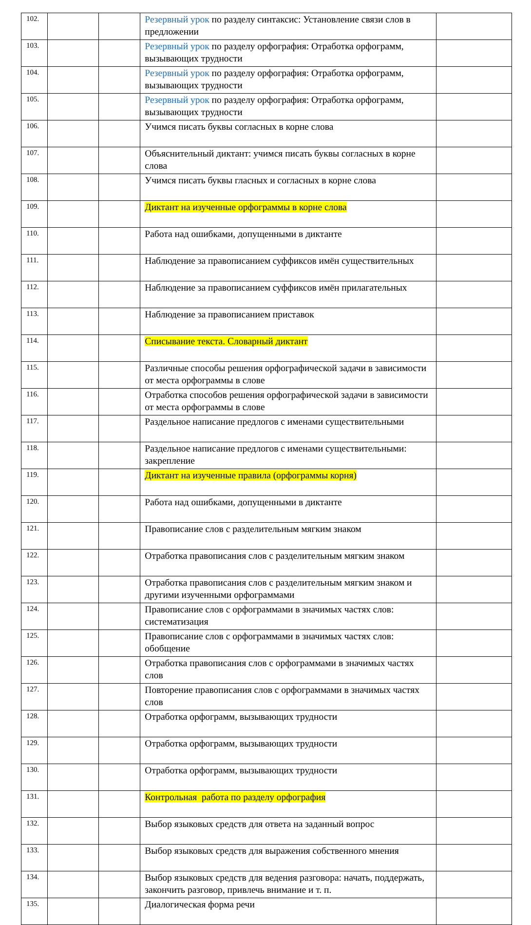| 102. | | | Резервный урок по разделу синтаксис: Установление связи слов в предложении | |
| 103. | | | Резервный урок по разделу орфография: Отработка орфограмм, вызывающих трудности | |
| 104. | | | Резервный урок по разделу орфография: Отработка орфограмм, вызывающих трудности | |
| 105. | | | Резервный урок по разделу орфография: Отработка орфограмм, вызывающих трудности | |
| 106. | | | Учимся писать буквы согласных в корне слова | |
| 107. | | | Объяснительный диктант: учимся писать буквы согласных в корне слова | |
| 108. | | | Учимся писать буквы гласных и согласных в корне слова | |
| 109. | | | Диктант на изученные орфограммы в корне слова | |
| 110. | | | Работа над ошибками, допущенными в диктанте | |
| 111. | | | Наблюдение за правописанием суффиксов имён существительных | |
| 112. | | | Наблюдение за правописанием суффиксов имён прилагательных | |
| 113. | | | Наблюдение за правописанием приставок | |
| 114. | | | Списывание текста. Словарный диктант | |
| 115. | | | Различные способы решения орфографической задачи в зависимости от места орфограммы в слове | |
| 116. | | | Отработка способов решения орфографической задачи в зависимости от места орфограммы в слове | |
| 117. | | | Раздельное написание предлогов с именами существительными | |
| 118. | | | Раздельное написание предлогов с именами существительными: закрепление | |
| 119. | | | Диктант на изученные правила (орфограммы корня) | |
| 120. | | | Работа над ошибками, допущенными в диктанте | |
| 121. | | | Правописание слов с разделительным мягким знаком | |
| 122. | | | Отработка правописания слов с разделительным мягким знаком | |
| 123. | | | Отработка правописания слов с разделительным мягким знаком и другими изученными орфограммами | |
| 124. | | | Правописание слов с орфограммами в значимых частях слов: систематизация | |
| 125. | | | Правописание слов с орфограммами в значимых частях слов: обобщение | |
| 126. | | | Отработка правописания слов с орфограммами в значимых частях слов | |
| 127. | | | Повторение правописания слов с орфограммами в значимых частях слов | |
| 128. | | | Отработка орфограмм, вызывающих трудности | |
| 129. | | | Отработка орфограмм, вызывающих трудности | |
| 130. | | | Отработка орфограмм, вызывающих трудности | |
| 131. | | | Контрольная работа по разделу орфография | |
| 132. | | | Выбор языковых средств для ответа на заданный вопрос | |
| 133. | | | Выбор языковых средств для выражения собственного мнения | |
| 134. | | | Выбор языковых средств для ведения разговора: начать, поддержать, закончить разговор, привлечь внимание и т. п. | |
| 135. | | | Диалогическая форма речи | |